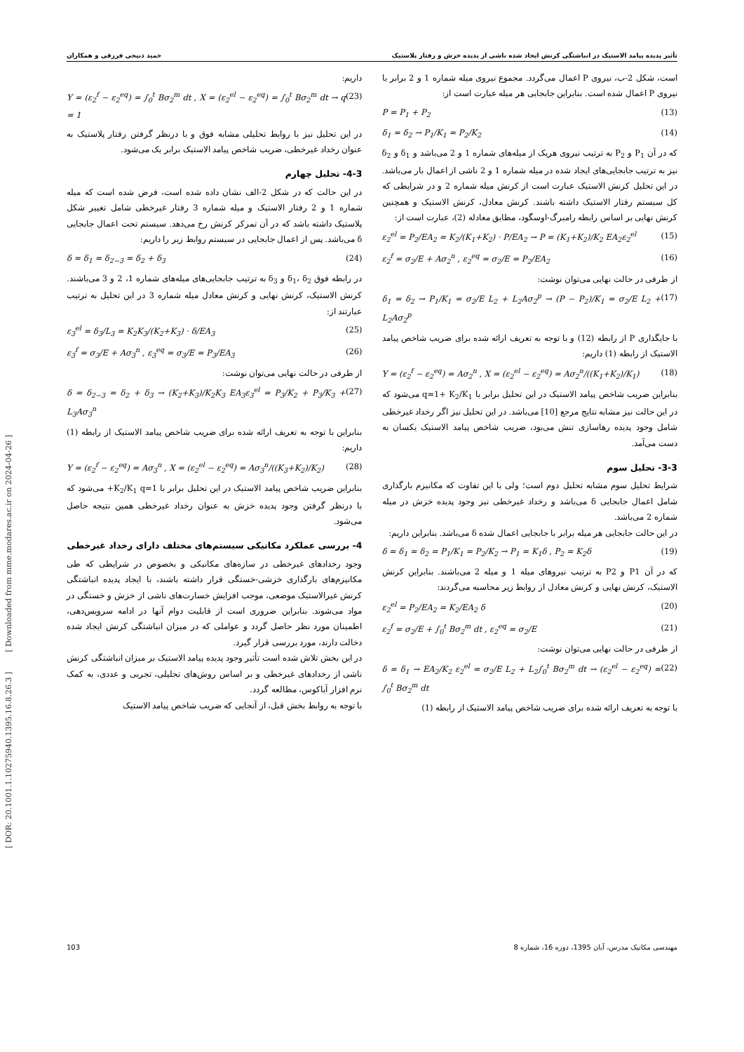تأثیر پدیده پیامد الاستیک در انباشتگی کرنش ایجاد شده ناشی از پدیده خزش و رفتار پلاستیک حمید ذبیحی فرزقی و همکاران
است، شکل 2-ب، نیروی P اعمال می‌گردد. مجموع نیروی میله شماره 1 و 2 برابر با نیروی P اعمال شده است. بنابراین جابجایی هر میله عبارت است از:
P = P<sub>1</sub> + P<sub>2</sub> (13)
δ<sub>1</sub> = δ<sub>2</sub> → P<sub>1</sub>/K<sub>1</sub> = P<sub>2</sub>/K<sub>2</sub> (14)
که در آن P<sub>1</sub> و P<sub>2</sub> به ترتیب نیروی هریک از میله‌های شماره 1 و 2 می‌باشد و δ<sub>1</sub> و δ<sub>2</sub> نیز به ترتیب جابجایی‌های ایجاد شده در میله شماره 1 و 2 ناشی از اعمال بار می‌باشد. در این تحلیل کرنش الاستیک عبارت است از کرنش میله شماره 2 و در شرایطی که کل سیستم رفتار الاستیک داشته باشند. کرنش معادل، کرنش الاستیک و همچنین کرنش نهایی بر اساس رابطه رامبرگ-اوسگود، مطابق معادله (2)، عبارت است از:
ε<sub>2</sub><sup>el</sup> = P<sub>2</sub>/EA<sub>2</sub> = K<sub>2</sub>/(K<sub>1</sub>+K<sub>2</sub>) · P/EA<sub>2</sub> → P = (K<sub>1</sub>+K<sub>2</sub>)/K<sub>2</sub> EA<sub>2</sub>ε<sub>2</sub><sup>el</sup> (15)
ε<sub>2</sub><sup>f</sup> = σ<sub>2</sub>/E + Aσ<sub>2</sub><sup>n</sup> , ε<sub>2</sub><sup>eq</sup> = σ<sub>2</sub>/E = P<sub>2</sub>/EA<sub>2</sub> (16)
از طرفی در حالت نهایی می‌توان نوشت:
δ<sub>1</sub> = δ<sub>2</sub> → P<sub>1</sub>/K<sub>1</sub> = σ<sub>2</sub>/E L<sub>2</sub> + L<sub>2</sub>Aσ<sub>2</sub><sup>p</sup> → (P − P<sub>2</sub>)/K<sub>1</sub> = σ<sub>2</sub>/E L<sub>2</sub> + L<sub>2</sub>Aσ<sub>2</sub><sup>p</sup> (17)
با جایگذاری P از رابطه (12) و با توجه به تعریف ارائه شده برای ضریب شاخص پیامد الاستیک از رابطه (1) داریم:
Y = (ε<sub>2</sub><sup>f</sup> − ε<sub>2</sub><sup>eq</sup>) = Aσ<sub>2</sub><sup>n</sup> , X = (ε<sub>2</sub><sup>el</sup> − ε<sub>2</sub><sup>eq</sup>) = Aσ<sub>2</sub><sup>n</sup>/((K<sub>1</sub>+K<sub>2</sub>)/K<sub>1</sub>) (18)
بنابراین ضریب شاخص پیامد الاستیک در این تحلیل برابر با q=1+ K<sub>2</sub>/K<sub>1</sub> می‌شود که در این حالت نیز مشابه نتایج مرجع [10] می‌باشد. در این تحلیل نیز اگر رخداد غیرخطی شامل وجود پدیده رهاسازی تنش می‌بود، ضریب شاخص پیامد الاستیک یکسان به دست می‌آمد.
3-3- تحلیل سوم
شرایط تحلیل سوم مشابه تحلیل دوم است؛ ولی با این تفاوت که مکانیزم بارگذاری شامل اعمال جابجایی δ می‌باشد و رخداد غیرخطی نیز وجود پدیده خزش در میله شماره 2 می‌باشد.
در این حالت جابجایی هر میله برابر با جابجایی اعمال شده δ می‌باشد. بنابراین داریم:
δ = δ<sub>1</sub> = δ<sub>2</sub> = P<sub>1</sub>/K<sub>1</sub> = P<sub>2</sub>/K<sub>2</sub> → P<sub>1</sub> = K<sub>1</sub>δ , P<sub>2</sub> = K<sub>2</sub>δ (19)
که در آن P1 و P2 به ترتیب نیروهای میله 1 و میله 2 می‌باشند. بنابراین کرنش الاستیک، کرنش نهایی و کرنش معادل از روابط زیر محاسبه می‌گردند:
ε<sub>2</sub><sup>el</sup> = P<sub>2</sub>/EA<sub>2</sub> = K<sub>2</sub>/EA<sub>2</sub> δ (20)
ε<sub>2</sub><sup>f</sup> = σ<sub>2</sub>/E + ∫<sub>0</sub><sup>t</sup> Bσ<sub>2</sub><sup>m</sup> dt , ε<sub>2</sub><sup>eq</sup> = σ<sub>2</sub>/E (21)
از طرفی در حالت نهایی می‌توان نوشت:
δ = δ<sub>1</sub> → EA<sub>2</sub>/K<sub>2</sub> ε<sub>2</sub><sup>el</sup> = σ<sub>2</sub>/E L<sub>2</sub> + L<sub>2</sub>∫<sub>0</sub><sup>t</sup> Bσ<sub>2</sub><sup>m</sup> dt → (ε<sub>2</sub><sup>el</sup> − ε<sub>2</sub><sup>eq</sup>) = ∫<sub>0</sub><sup>t</sup> Bσ<sub>2</sub><sup>m</sup> dt (22)
با توجه به تعریف ارائه شده برای ضریب شاخص پیامد الاستیک از رابطه (1)
داریم:
Y = (ε<sub>2</sub><sup>f</sup> − ε<sub>2</sub><sup>eq</sup>) = ∫<sub>0</sub><sup>t</sup> Bσ<sub>2</sub><sup>m</sup> dt , X = (ε<sub>2</sub><sup>el</sup> − ε<sub>2</sub><sup>eq</sup>) = ∫<sub>0</sub><sup>t</sup> Bσ<sub>2</sub><sup>m</sup> dt → q = 1 (23)
در این تحلیل نیز با روابط تحلیلی مشابه فوق و با درنظر گرفتن رفتار پلاستیک به عنوان رخداد غیرخطی، ضریب شاخص پیامد الاستیک برابر یک می‌شود.
4-3- تحلیل چهارم
در این حالت که در شکل 2-الف نشان داده شده است، فرض شده است که میله شماره 1 و 2 رفتار الاستیک و میله شماره 3 رفتار غیرخطی شامل تغییر شکل پلاستیک داشته باشد که در آن تمرکز کرنش رخ می‌دهد. سیستم تحت اعمال جابجایی δ می‌باشد. پس از اعمال جابجایی در سیستم روابط زیر را داریم:
δ = δ<sub>1</sub> = δ<sub>2−3</sub> = δ<sub>2</sub> + δ<sub>3</sub> (24)
در رابطه فوق δ<sub>1</sub>، δ<sub>2</sub> و δ<sub>3</sub> به ترتیب جابجایی‌های میله‌های شماره 1، 2 و 3 می‌باشند. کرنش الاستیک، کرنش نهایی و کرنش معادل میله شماره 3 در این تحلیل به ترتیب عبارتند از:
ε<sub>3</sub><sup>el</sup> = δ<sub>3</sub>/L<sub>3</sub> = K<sub>2</sub>K<sub>3</sub>/(K<sub>2</sub>+K<sub>3</sub>) · δ/EA<sub>3</sub> (25)
ε<sub>3</sub><sup>f</sup> = σ<sub>3</sub>/E + Aσ<sub>3</sub><sup>n</sup> , ε<sub>3</sub><sup>eq</sup> = σ<sub>3</sub>/E = P<sub>3</sub>/EA<sub>3</sub> (26)
از طرفی در حالت نهایی می‌توان نوشت:
δ = δ<sub>2−3</sub> = δ<sub>2</sub> + δ<sub>3</sub> → (K<sub>2</sub>+K<sub>3</sub>)/K<sub>2</sub>K<sub>3</sub> EA<sub>3</sub>ε<sub>3</sub><sup>el</sup> = P<sub>3</sub>/K<sub>2</sub> + P<sub>3</sub>/K<sub>3</sub> + L<sub>3</sub>Aσ<sub>3</sub><sup>n</sup> (27)
بنابراین با توجه به تعریف ارائه شده برای ضریب شاخص پیامد الاستیک از رابطه (1) داریم:
Y = (ε<sub>2</sub><sup>f</sup> − ε<sub>2</sub><sup>eq</sup>) = Aσ<sub>3</sub><sup>n</sup> , X = (ε<sub>2</sub><sup>el</sup> − ε<sub>2</sub><sup>eq</sup>) = Aσ<sub>3</sub><sup>n</sup>/((K<sub>3</sub>+K<sub>2</sub>)/K<sub>2</sub>) (28)
بنابراین ضریب شاخص پیامد الاستیک در این تحلیل برابر با K<sub>2</sub>/K<sub>1</sub> q=1+ می‌شود که با درنظر گرفتن وجود پدیده خزش به عنوان رخداد غیرخطی همین نتیجه حاصل می‌شود.
4- بررسی عملکرد مکانیکی سیستم‌های مختلف دارای رخداد غیرخطی
وجود رخدادهای غیرخطی در سازه‌های مکانیکی و بخصوص در شرایطی که طی مکانیزم‌های بارگذاری خزشی-خستگی قرار داشته باشند، با ایجاد پدیده انباشتگی کرنش غیرالاستیک موضعی، موجب افزایش خسارت‌های ناشی از خزش و خستگی در مواد می‌شوند. بنابراین ضروری است از قابلیت دوام آنها در ادامه سرویس‌دهی، اطمینان مورد نظر حاصل گردد و عواملی که در میزان انباشتگی کرنش ایجاد شده دخالت دارند، مورد بررسی قرار گیرد.
در این بخش تلاش شده است تأثیر وجود پدیده پیامد الاستیک بر میزان انباشتگی کرنش ناشی از رخدادهای غیرخطی و بر اساس روش‌های تحلیلی، تجربی و عددی، به کمک نرم افزار آباکوس، مطالعه گردد.
با توجه به روابط بخش قبل، از آنجایی که ضریب شاخص پیامد الاستیک
[ DOR: 20.1001.1.10275940.1395.16.8.26.3 ] [ Downloaded from mme.modares.ac.ir on 2024-04-26 ]
103 مهندسی مکانیک مدرس، آبان 1395، دوره 16، شماره 8